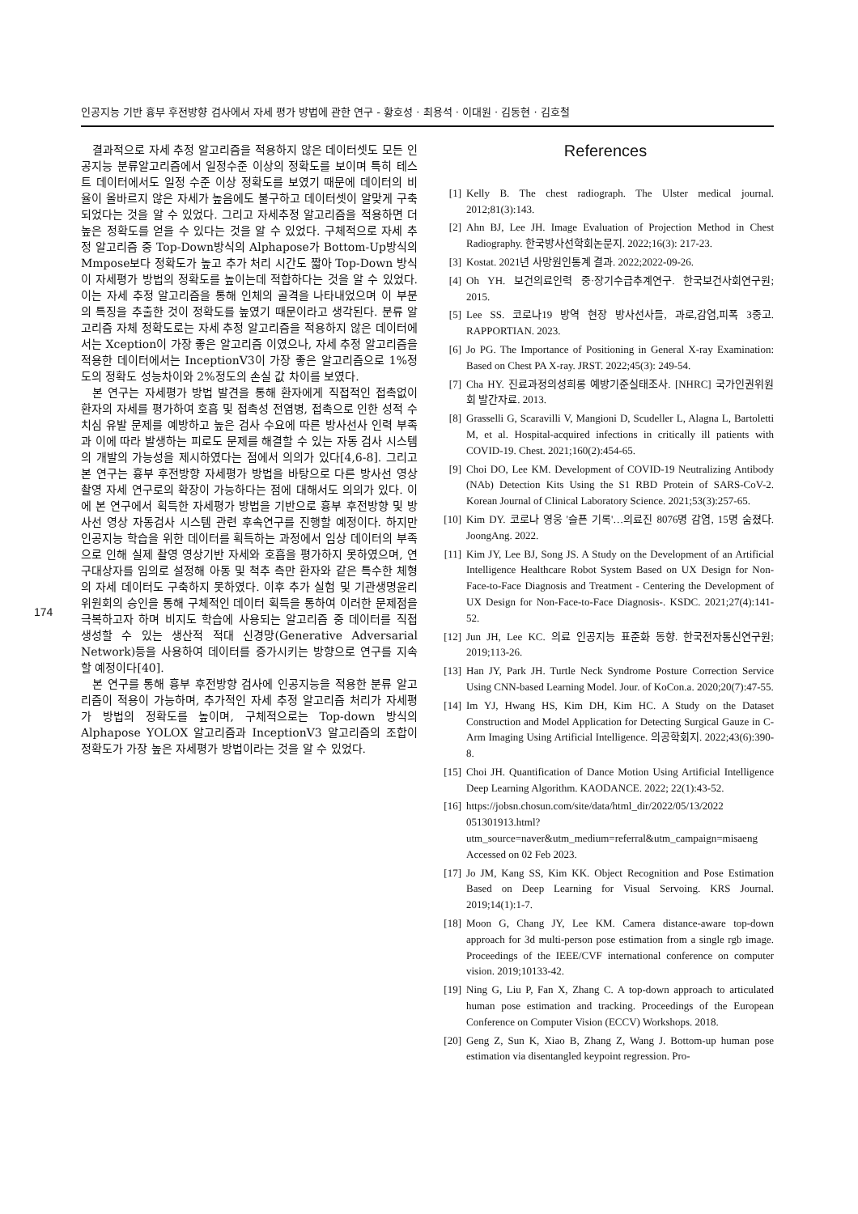인공지능 기반 흉부 후전방향 검사에서 자세 평가 방법에 관한 연구 - 황호성 · 최용석 · 이대원 · 김동현 · 김호철
174
결과적으로 자세 추정 알고리즘을 적용하지 않은 데이터셋도 모든 인공지능 분류알고리즘에서 일정수준 이상의 정확도를 보이며 특히 테스트 데이터에서도 일정 수준 이상 정확도를 보였기 때문에 데이터의 비율이 올바르지 않은 자세가 높음에도 불구하고 데이터셋이 알맞게 구축되었다는 것을 알 수 있었다. 그리고 자세추정 알고리즘을 적용하면 더 높은 정확도를 얻을 수 있다는 것을 알 수 있었다. 구체적으로 자세 추정 알고리즘 중 Top-Down방식의 Alphapose가 Bottom-Up방식의 Mmpose보다 정확도가 높고 추가 처리 시간도 짧아 Top-Down 방식이 자세평가 방법의 정확도를 높이는데 적합하다는 것을 알 수 있었다. 이는 자세 추정 알고리즘을 통해 인체의 골격을 나타내었으며 이 부분의 특징을 추출한 것이 정확도를 높였기 때문이라고 생각된다. 분류 알고리즘 자체 정확도로는 자세 추정 알고리즘을 적용하지 않은 데이터에서는 Xception이 가장 좋은 알고리즘 이였으나, 자세 추정 알고리즘을 적용한 데이터에서는 InceptionV3이 가장 좋은 알고리즘으로 1%정도의 정확도 성능차이와 2%정도의 손실 값 차이를 보였다.
본 연구는 자세평가 방법 발견을 통해 환자에게 직접적인 접촉없이 환자의 자세를 평가하여 호흡 및 접촉성 전염병, 접촉으로 인한 성적 수치심 유발 문제를 예방하고 높은 검사 수요에 따른 방사선사 인력 부족과 이에 따라 발생하는 피로도 문제를 해결할 수 있는 자동 검사 시스템의 개발의 가능성을 제시하였다는 점에서 의의가 있다[4,6-8]. 그리고 본 연구는 흉부 후전방향 자세평가 방법을 바탕으로 다른 방사선 영상 촬영 자세 연구로의 확장이 가능하다는 점에 대해서도 의의가 있다. 이에 본 연구에서 획득한 자세평가 방법을 기반으로 흉부 후전방향 및 방사선 영상 자동검사 시스템 관련 후속연구를 진행할 예정이다. 하지만 인공지능 학습을 위한 데이터를 획득하는 과정에서 임상 데이터의 부족으로 인해 실제 촬영 영상기반 자세와 호흡을 평가하지 못하였으며, 연구대상자를 임의로 설정해 아동 및 척추 측만 환자와 같은 특수한 체형의 자세 데이터도 구축하지 못하였다. 이후 추가 실험 및 기관생명윤리위원회의 승인을 통해 구체적인 데이터 획득을 통하여 이러한 문제점을 극복하고자 하며 비지도 학습에 사용되는 알고리즘 중 데이터를 직접 생성할 수 있는 생산적 적대 신경망(Generative Adversarial Network)등을 사용하여 데이터를 증가시키는 방향으로 연구를 지속할 예정이다[40].
본 연구를 통해 흉부 후전방향 검사에 인공지능을 적용한 분류 알고리즘이 적용이 가능하며, 추가적인 자세 추정 알고리즘 처리가 자세평가 방법의 정확도를 높이며, 구체적으로는 Top-down 방식의 Alphapose YOLOX 알고리즘과 InceptionV3 알고리즘의 조합이 정확도가 가장 높은 자세평가 방법이라는 것을 알 수 있었다.
References
[1] Kelly B. The chest radiograph. The Ulster medical journal. 2012;81(3):143.
[2] Ahn BJ, Lee JH. Image Evaluation of Projection Method in Chest Radiography. 한국방사선학회논문지. 2022;16(3): 217-23.
[3] Kostat. 2021년 사망원인통계 결과. 2022;2022-09-26.
[4] Oh YH. 보건의료인력 중·장기수급추계연구. 한국보건사회연구원; 2015.
[5] Lee SS. 코로나19 방역 현장 방사선사들, 과로,감염,피폭 3중고. RAPPORTIAN. 2023.
[6] Jo PG. The Importance of Positioning in General X-ray Examination: Based on Chest PA X-ray. JRST. 2022;45(3): 249-54.
[7] Cha HY. 진료과정의성희롱 예방기준실태조사. [NHRC] 국가인권위원회 발간자료. 2013.
[8] Grasselli G, Scaravilli V, Mangioni D, Scudeller L, Alagna L, Bartoletti M, et al. Hospital-acquired infections in critically ill patients with COVID-19. Chest. 2021;160(2):454-65.
[9] Choi DO, Lee KM. Development of COVID-19 Neutralizing Antibody (NAb) Detection Kits Using the S1 RBD Protein of SARS-CoV-2. Korean Journal of Clinical Laboratory Science. 2021;53(3):257-65.
[10] Kim DY. 코로나 영웅 '슬픈 기록'…의료진 8076명 감염, 15명 숨졌다. JoongAng. 2022.
[11] Kim JY, Lee BJ, Song JS. A Study on the Development of an Artificial Intelligence Healthcare Robot System Based on UX Design for Non-Face-to-Face Diagnosis and Treatment - Centering the Development of UX Design for Non-Face-to-Face Diagnosis-. KSDC. 2021;27(4):141-52.
[12] Jun JH, Lee KC. 의료 인공지능 표준화 동향. 한국전자통신연구원; 2019;113-26.
[13] Han JY, Park JH. Turtle Neck Syndrome Posture Correction Service Using CNN-based Learning Model. Jour. of KoCon.a. 2020;20(7):47-55.
[14] Im YJ, Hwang HS, Kim DH, Kim HC. A Study on the Dataset Construction and Model Application for Detecting Surgical Gauze in C-Arm Imaging Using Artificial Intelligence. 의공학회지. 2022;43(6):390-8.
[15] Choi JH. Quantification of Dance Motion Using Artificial Intelligence Deep Learning Algorithm. KAODANCE. 2022; 22(1):43-52.
[16] https://jobsn.chosun.com/site/data/html_dir/2022/05/13/2022 051301913.html?utm_source=naver&utm_medium=referral&utm_campaign=misaeng Accessed on 02 Feb 2023.
[17] Jo JM, Kang SS, Kim KK. Object Recognition and Pose Estimation Based on Deep Learning for Visual Servoing. KRS Journal. 2019;14(1):1-7.
[18] Moon G, Chang JY, Lee KM. Camera distance-aware top-down approach for 3d multi-person pose estimation from a single rgb image. Proceedings of the IEEE/CVF international conference on computer vision. 2019;10133-42.
[19] Ning G, Liu P, Fan X, Zhang C. A top-down approach to articulated human pose estimation and tracking. Proceedings of the European Conference on Computer Vision (ECCV) Workshops. 2018.
[20] Geng Z, Sun K, Xiao B, Zhang Z, Wang J. Bottom-up human pose estimation via disentangled keypoint regression. Pro-